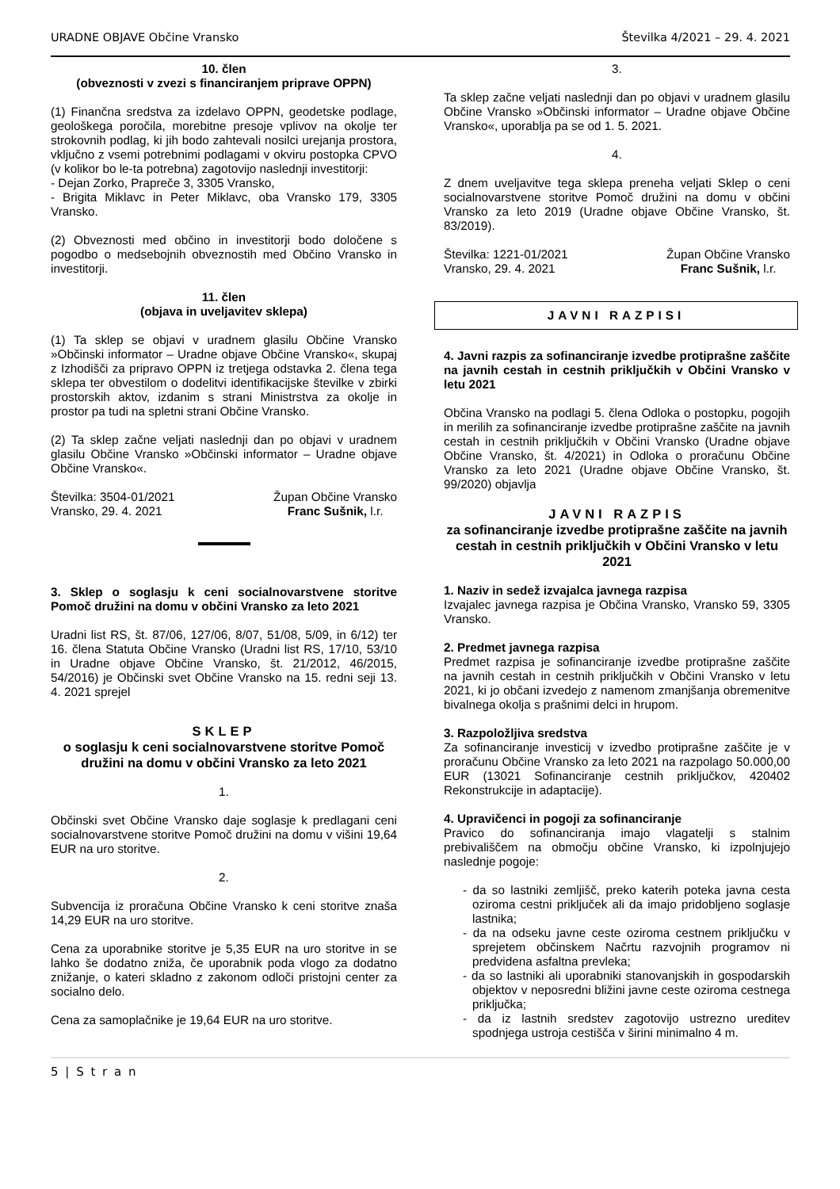URADNE OBJAVE Občine Vransko Številka 4/2021 – 29. 4. 2021
10. člen
(obveznosti v zvezi s financiranjem priprave OPPN)
(1) Finančna sredstva za izdelavo OPPN, geodetske podlage, geološkega poročila, morebitne presoje vplivov na okolje ter strokovnih podlag, ki jih bodo zahtevali nosilci urejanja prostora, vključno z vsemi potrebnimi podlagami v okviru postopka CPVO (v kolikor bo le-ta potrebna) zagotovijo naslednji investitorji:
- Dejan Zorko, Prapreče 3, 3305 Vransko,
- Brigita Miklavc in Peter Miklavc, oba Vransko 179, 3305 Vransko.
(2) Obveznosti med občino in investitorji bodo določene s pogodbo o medsebojnih obveznostih med Občino Vransko in investitorji.
11. člen
(objava in uveljavitev sklepa)
(1) Ta sklep se objavi v uradnem glasilu Občine Vransko »Občinski informator – Uradne objave Občine Vransko«, skupaj z Izhodišči za pripravo OPPN iz tretjega odstavka 2. člena tega sklepa ter obvestilom o dodelitvi identifikacijske številke v zbirki prostorskih aktov, izdanim s strani Ministrstva za okolje in prostor pa tudi na spletni strani Občine Vransko.
(2) Ta sklep začne veljati naslednji dan po objavi v uradnem glasilu Občine Vransko »Občinski informator – Uradne objave Občine Vransko«.
Številka: 3504-01/2021
Vransko, 29. 4. 2021 Župan Občine Vransko
Franc Sušnik, l.r.
3. Sklep o soglasju k ceni socialnovarstvene storitve Pomoč družini na domu v občini Vransko za leto 2021
Uradni list RS, št. 87/06, 127/06, 8/07, 51/08, 5/09, in 6/12) ter 16. člena Statuta Občine Vransko (Uradni list RS, 17/10, 53/10 in Uradne objave Občine Vransko, št. 21/2012, 46/2015, 54/2016) je Občinski svet Občine Vransko na 15. redni seji 13. 4. 2021 sprejel
SKLEP
o soglasju k ceni socialnovarstvene storitve Pomoč družini na domu v občini Vransko za leto 2021
1.
Občinski svet Občine Vransko daje soglasje k predlagani ceni socialnovarstvene storitve Pomoč družini na domu v višini 19,64 EUR na uro storitve.
2.
Subvencija iz proračuna Občine Vransko k ceni storitve znaša 14,29 EUR na uro storitve.
Cena za uporabnike storitve je 5,35 EUR na uro storitve in se lahko še dodatno zniža, če uporabnik poda vlogo za dodatno znižanje, o kateri skladno z zakonom odloči pristojni center za socialno delo.
Cena za samoplačnike je 19,64 EUR na uro storitve.
3.
Ta sklep začne veljati naslednji dan po objavi v uradnem glasilu Občine Vransko »Občinski informator – Uradne objave Občine Vransko«, uporablja pa se od 1. 5. 2021.
4.
Z dnem uveljavitve tega sklepa preneha veljati Sklep o ceni socialnovarstvene storitve Pomoč družini na domu v občini Vransko za leto 2019 (Uradne objave Občine Vransko, št. 83/2019).
Številka: 1221-01/2021
Vransko, 29. 4. 2021 Župan Občine Vransko
Franc Sušnik, l.r.
JAVNI RAZPISI
4. Javni razpis za sofinanciranje izvedbe protiprašne zaščite na javnih cestah in cestnih priključkih v Občini Vransko v letu 2021
Občina Vransko na podlagi 5. člena Odloka o postopku, pogojih in merilih za sofinanciranje izvedbe protiprašne zaščite na javnih cestah in cestnih priključkih v Občini Vransko (Uradne objave Občine Vransko, št. 4/2021) in Odloka o proračunu Občine Vransko za leto 2021 (Uradne objave Občine Vransko, št. 99/2020) objavlja
JAVNI RAZPIS
za sofinanciranje izvedbe protiprašne zaščite na javnih cestah in cestnih priključkih v Občini Vransko v letu 2021
1. Naziv in sedež izvajalca javnega razpisa
Izvajalec javnega razpisa je Občina Vransko, Vransko 59, 3305 Vransko.
2. Predmet javnega razpisa
Predmet razpisa je sofinanciranje izvedbe protiprašne zaščite na javnih cestah in cestnih priključkih v Občini Vransko v letu 2021, ki jo občani izvedejo z namenom zmanjšanja obremenitve bivalnega okolja s prašnimi delci in hrupom.
3. Razpoložljiva sredstva
Za sofinanciranje investicij v izvedbo protiprašne zaščite je v proračunu Občine Vransko za leto 2021 na razpolago 50.000,00 EUR (13021 Sofinanciranje cestnih priključkov, 420402 Rekonstrukcije in adaptacije).
4. Upravičenci in pogoji za sofinanciranje
Pravico do sofinanciranja imajo vlagatelji s stalnim prebivališčem na območju občine Vransko, ki izpolnjujejo naslednje pogoje:
- da so lastniki zemljišč, preko katerih poteka javna cesta oziroma cestni priključek ali da imajo pridobljeno soglasje lastnika;
- da na odseku javne ceste oziroma cestnem priključku v sprejetem občinskem Načrtu razvojnih programov ni predvidena asfaltna prevleka;
- da so lastniki ali uporabniki stanovanjskih in gospodarskih objektov v neposredni bližini javne ceste oziroma cestnega priključka;
- da iz lastnih sredstev zagotovijo ustrezno ureditev spodnjega ustroja cestišča v širini minimalno 4 m.
5 | S t r a n